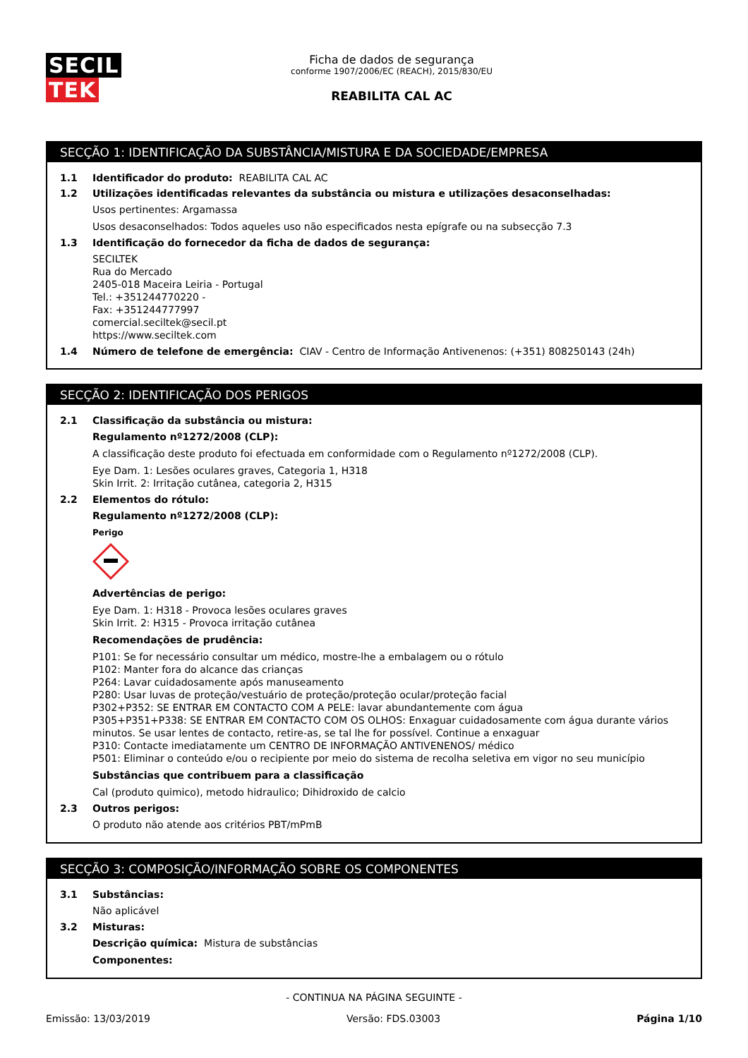SECIL TEK
Ficha de dados de segurança
conforme 1907/2006/EC (REACH), 2015/830/EU
REABILITA CAL AC
SECÇÃO 1: IDENTIFICAÇÃO DA SUBSTÂNCIA/MISTURA E DA SOCIEDADE/EMPRESA
1.1 Identificador do produto: REABILITA CAL AC
1.2 Utilizações identificadas relevantes da substância ou mistura e utilizações desaconselhadas:
Usos pertinentes: Argamassa
Usos desaconselhados: Todos aqueles uso não especificados nesta epígrafe ou na subsecção 7.3
1.3 Identificação do fornecedor da ficha de dados de segurança:
SECILTEK
Rua do Mercado
2405-018 Maceira Leiria - Portugal
Tel.: +351244770220 -
Fax: +351244777997
comercial.seciltek@secil.pt
https://www.seciltek.com
1.4 Número de telefone de emergência: CIAV - Centro de Informação Antivenenos: (+351) 808250143 (24h)
SECÇÃO 2: IDENTIFICAÇÃO DOS PERIGOS
2.1 Classificação da substância ou mistura:
Regulamento nº1272/2008 (CLP):
A classificação deste produto foi efectuada em conformidade com o Regulamento nº1272/2008 (CLP).
Eye Dam. 1: Lesões oculares graves, Categoria 1, H318
Skin Irrit. 2: Irritação cutânea, categoria 2, H315
2.2 Elementos do rótulo:
Regulamento nº1272/2008 (CLP):
Perigo
Advertências de perigo:
Eye Dam. 1: H318 - Provoca lesões oculares graves
Skin Irrit. 2: H315 - Provoca irritação cutânea
Recomendações de prudência:
P101: Se for necessário consultar um médico, mostre-lhe a embalagem ou o rótulo
P102: Manter fora do alcance das crianças
P264: Lavar cuidadosamente após manuseamento
P280: Usar luvas de proteção/vestuário de proteção/proteção ocular/proteção facial
P302+P352: SE ENTRAR EM CONTACTO COM A PELE: lavar abundantemente com água
P305+P351+P338: SE ENTRAR EM CONTACTO COM OS OLHOS: Enxaguar cuidadosamente com água durante vários minutos. Se usar lentes de contacto, retire-as, se tal lhe for possível. Continue a enxaguar
P310: Contacte imediatamente um CENTRO DE INFORMAÇÃO ANTIVENENOS/ médico
P501: Eliminar o conteúdo e/ou o recipiente por meio do sistema de recolha seletiva em vigor no seu município
Substâncias que contribuem para a classificação
Cal (produto quimico), metodo hidraulico; Dihidroxido de calcio
2.3 Outros perigos:
O produto não atende aos critérios PBT/mPmB
SECÇÃO 3: COMPOSIÇÃO/INFORMAÇÃO SOBRE OS COMPONENTES
3.1 Substâncias:
Não aplicável
3.2 Misturas:
Descrição química: Mistura de substâncias
Componentes:
- CONTINUA NA PÁGINA SEGUINTE -
Emissão: 13/03/2019 Versão: FDS.03003 Página 1/10